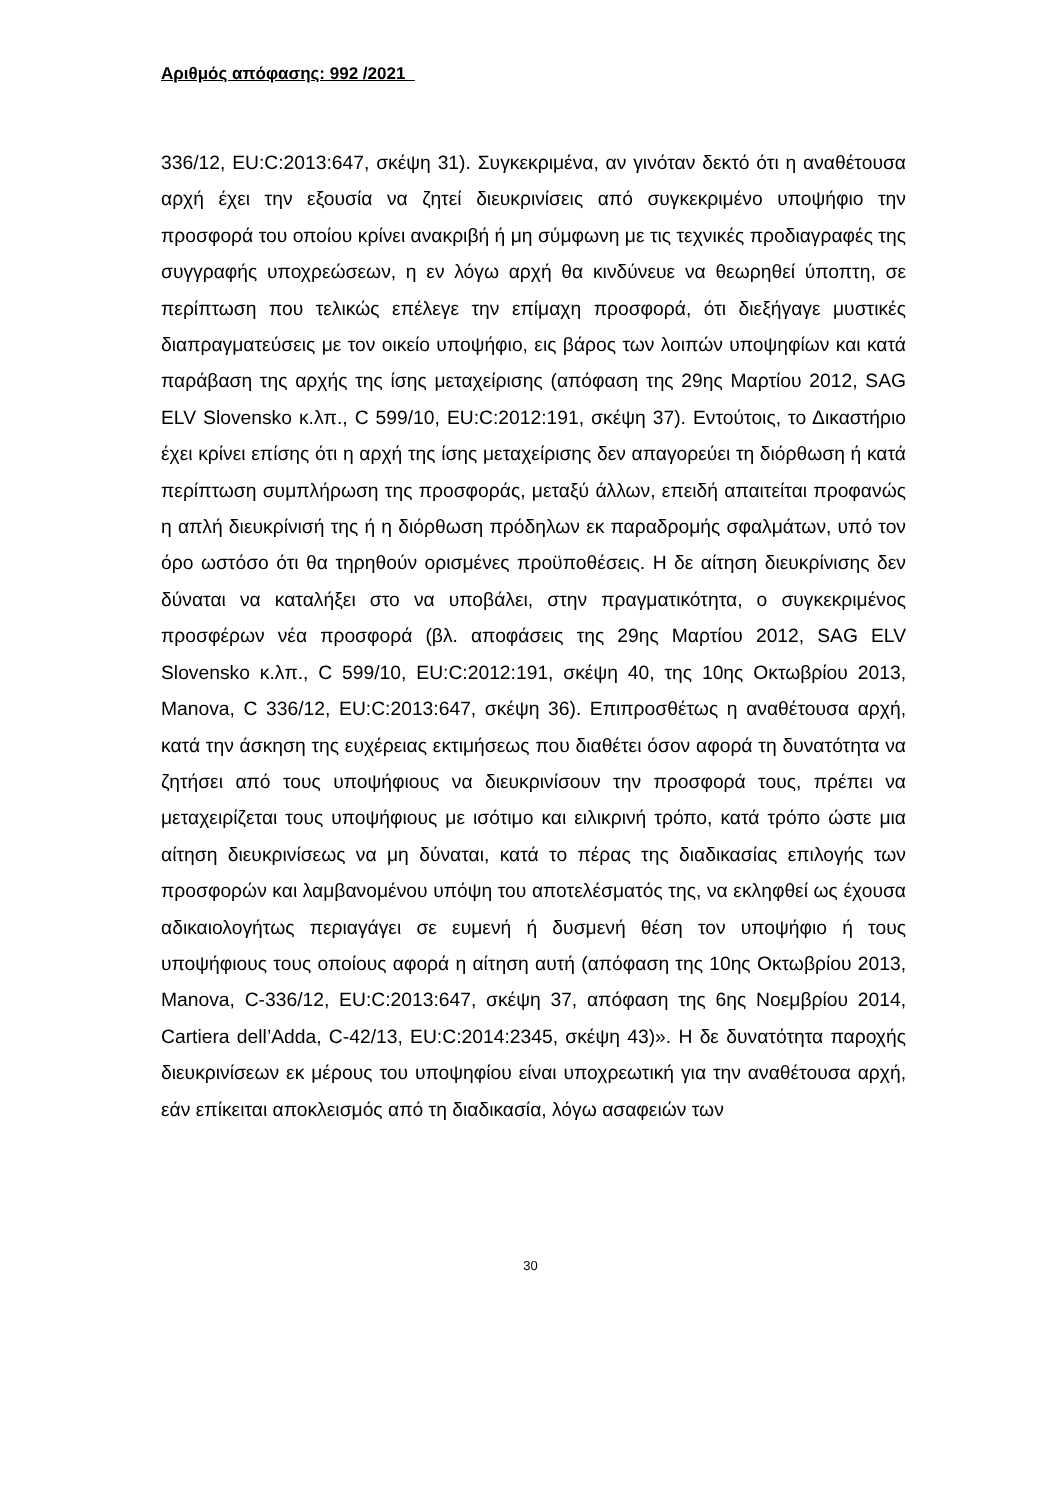Αριθμός απόφασης: 992 /2021
336/12, EU:C:2013:647, σκέψη 31). Συγκεκριμένα, αν γινόταν δεκτό ότι η αναθέτουσα αρχή έχει την εξουσία να ζητεί διευκρινίσεις από συγκεκριμένο υποψήφιο την προσφορά του οποίου κρίνει ανακριβή ή μη σύμφωνη με τις τεχνικές προδιαγραφές της συγγραφής υποχρεώσεων, η εν λόγω αρχή θα κινδύνευε να θεωρηθεί ύποπτη, σε περίπτωση που τελικώς επέλεγε την επίμαχη προσφορά, ότι διεξήγαγε μυστικές διαπραγματεύσεις με τον οικείο υποψήφιο, εις βάρος των λοιπών υποψηφίων και κατά παράβαση της αρχής της ίσης μεταχείρισης (απόφαση της 29ης Μαρτίου 2012, SAG ELV Slovensko κ.λπ., C 599/10, EU:C:2012:191, σκέψη 37). Εντούτοις, το Δικαστήριο έχει κρίνει επίσης ότι η αρχή της ίσης μεταχείρισης δεν απαγορεύει τη διόρθωση ή κατά περίπτωση συμπλήρωση της προσφοράς, μεταξύ άλλων, επειδή απαιτείται προφανώς η απλή διευκρίνισή της ή η διόρθωση πρόδηλων εκ παραδρομής σφαλμάτων, υπό τον όρο ωστόσο ότι θα τηρηθούν ορισμένες προϋποθέσεις. Η δε αίτηση διευκρίνισης δεν δύναται να καταλήξει στο να υποβάλει, στην πραγματικότητα, ο συγκεκριμένος προσφέρων νέα προσφορά (βλ. αποφάσεις της 29ης Μαρτίου 2012, SAG ELV Slovensko κ.λπ., C 599/10, EU:C:2012:191, σκέψη 40, της 10ης Οκτωβρίου 2013, Manova, C 336/12, EU:C:2013:647, σκέψη 36). Επιπροσθέτως η αναθέτουσα αρχή, κατά την άσκηση της ευχέρειας εκτιμήσεως που διαθέτει όσον αφορά τη δυνατότητα να ζητήσει από τους υποψήφιους να διευκρινίσουν την προσφορά τους, πρέπει να μεταχειρίζεται τους υποψήφιους με ισότιμο και ειλικρινή τρόπο, κατά τρόπο ώστε μια αίτηση διευκρινίσεως να μη δύναται, κατά το πέρας της διαδικασίας επιλογής των προσφορών και λαμβανομένου υπόψη του αποτελέσματός της, να εκληφθεί ως έχουσα αδικαιολογήτως περιαγάγει σε ευμενή ή δυσμενή θέση τον υποψήφιο ή τους υποψήφιους τους οποίους αφορά η αίτηση αυτή (απόφαση της 10ης Οκτωβρίου 2013, Manova, C-336/12, EU:C:2013:647, σκέψη 37, απόφαση της 6ης Νοεμβρίου 2014, Cartiera dell’Adda, C-42/13, EU:C:2014:2345, σκέψη 43)». Η δε δυνατότητα παροχής διευκρινίσεων εκ μέρους του υποψηφίου είναι υποχρεωτική για την αναθέτουσα αρχή, εάν επίκειται αποκλεισμός από τη διαδικασία, λόγω ασαφειών των
30